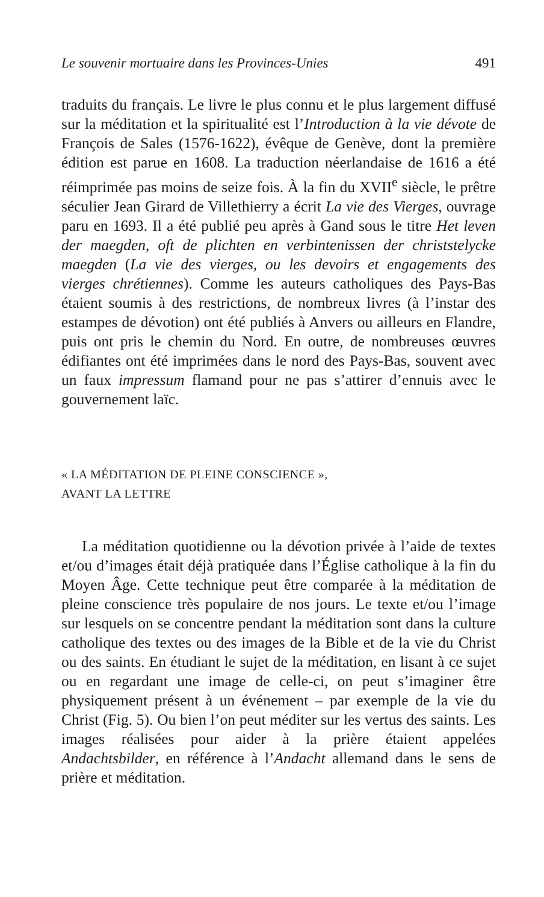Le souvenir mortuaire dans les Provinces-Unies 491
traduits du français. Le livre le plus connu et le plus largement diffusé sur la méditation et la spiritualité est l’Introduction à la vie dévote de François de Sales (1576-1622), évêque de Genève, dont la première édition est parue en 1608. La traduction néerlandaise de 1616 a été réimprimée pas moins de seize fois. À la fin du XVII<sup>e</sup> siècle, le prêtre séculier Jean Girard de Villethierry a écrit La vie des Vierges, ouvrage paru en 1693. Il a été publié peu après à Gand sous le titre Het leven der maegden, oft de plichten en verbintenissen der christstelycke maegden (La vie des vierges, ou les devoirs et engagements des vierges chrétiennes). Comme les auteurs catholiques des Pays-Bas étaient soumis à des restrictions, de nombreux livres (à l’instar des estampes de dévotion) ont été publiés à Anvers ou ailleurs en Flandre, puis ont pris le chemin du Nord. En outre, de nombreuses œuvres édifiantes ont été imprimées dans le nord des Pays-Bas, souvent avec un faux impressum flamand pour ne pas s’attirer d’ennuis avec le gouvernement laïc.
« LA MÉDITATION DE PLEINE CONSCIENCE »,
AVANT LA LETTRE
La méditation quotidienne ou la dévotion privée à l’aide de textes et/ou d’images était déjà pratiquée dans l’Église catholique à la fin du Moyen Âge. Cette technique peut être comparée à la méditation de pleine conscience très populaire de nos jours. Le texte et/ou l’image sur lesquels on se concentre pendant la méditation sont dans la culture catholique des textes ou des images de la Bible et de la vie du Christ ou des saints. En étudiant le sujet de la méditation, en lisant à ce sujet ou en regardant une image de celle-ci, on peut s’imaginer être physiquement présent à un événement – par exemple de la vie du Christ (Fig. 5). Ou bien l’on peut méditer sur les vertus des saints. Les images réalisées pour aider à la prière étaient appelées Andachtsbilder, en référence à l’Andacht allemand dans le sens de prière et méditation.